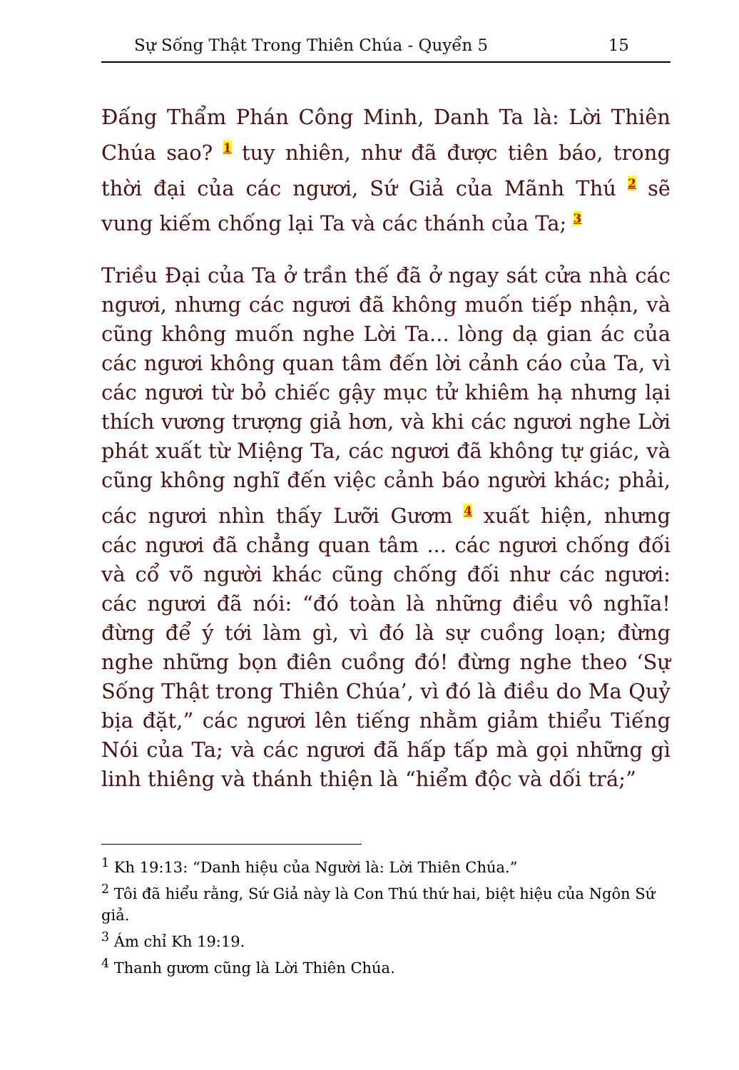Sự Sống Thật Trong Thiên Chúa - Quyển 5 15
Đấng Thẩm Phán Công Minh, Danh Ta là: Lời Thiên Chúa sao? <sup>1</sup> tuy nhiên, như đã được tiên báo, trong thời đại của các ngươi, Sứ Giả của Mãnh Thú <sup>2</sup> sẽ vung kiếm chống lại Ta và các thánh của Ta; <sup>3</sup>
Triều Đại của Ta ở trần thế đã ở ngay sát cửa nhà các ngươi, nhưng các ngươi đã không muốn tiếp nhận, và cũng không muốn nghe Lời Ta... lòng dạ gian ác của các ngươi không quan tâm đến lời cảnh cáo của Ta, vì các ngươi từ bỏ chiếc gậy mục tử khiêm hạ nhưng lại thích vương trượng giả hơn, và khi các ngươi nghe Lời phát xuất từ Miệng Ta, các ngươi đã không tự giác, và cũng không nghĩ đến việc cảnh báo người khác; phải, các ngươi nhìn thấy Lưỡi Gươm <sup>4</sup> xuất hiện, nhưng các ngươi đã chẳng quan tâm ... các ngươi chống đối và cổ võ người khác cũng chống đối như các ngươi: các ngươi đã nói: “đó toàn là những điều vô nghĩa! đừng để ý tới làm gì, vì đó là sự cuồng loạn; đừng nghe những bọn điên cuồng đó! đừng nghe theo ‘Sự Sống Thật trong Thiên Chúa’, vì đó là điều do Ma Quỷ bịa đặt,” các ngươi lên tiếng nhằm giảm thiểu Tiếng Nói của Ta; và các ngươi đã hấp tấp mà gọi những gì linh thiêng và thánh thiện là “hiểm độc và dối trá;”
<sup>1</sup> Kh 19:13: “Danh hiệu của Người là: Lời Thiên Chúa.”
<sup>2</sup> Tôi đã hiểu rằng, Sứ Giả này là Con Thú thứ hai, biệt hiệu của Ngôn Sứ giả.
<sup>3</sup> Ám chỉ Kh 19:19.
<sup>4</sup> Thanh gươm cũng là Lời Thiên Chúa.